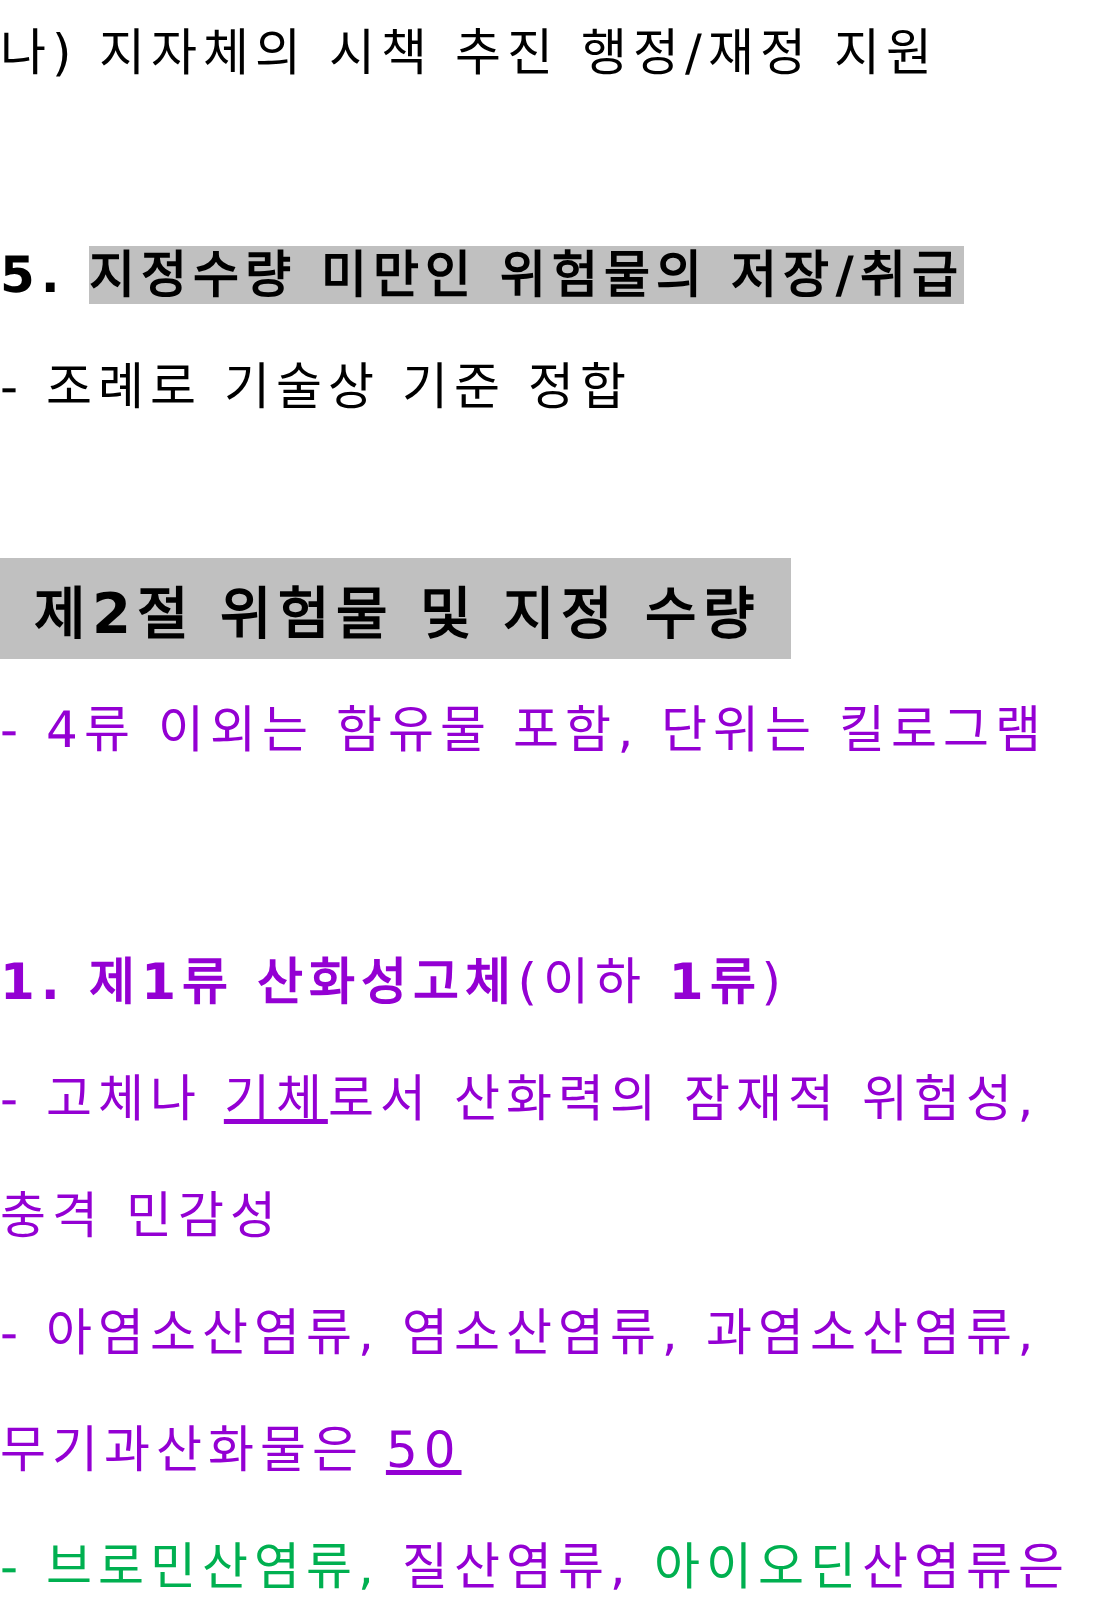나) 지자체의 시책 추진 행정/재정 지원
5. 지정수량 미만인 위험물의 저장/취급
- 조례로 기술상 기준 정합
제2절 위험물 및 지정 수량
- 4류 이외는 함유물 포함, 단위는 킬로그램
1. 제1류 산화성고체(이하 1류)
- 고체나 기체로서 산화력의 잠재적 위험성,
충격 민감성
- 아염소산염류, 염소산염류, 과염소산염류,
무기과산화물은 50
- 브로민산염류, 질산염류, 아이오딘 산염류은